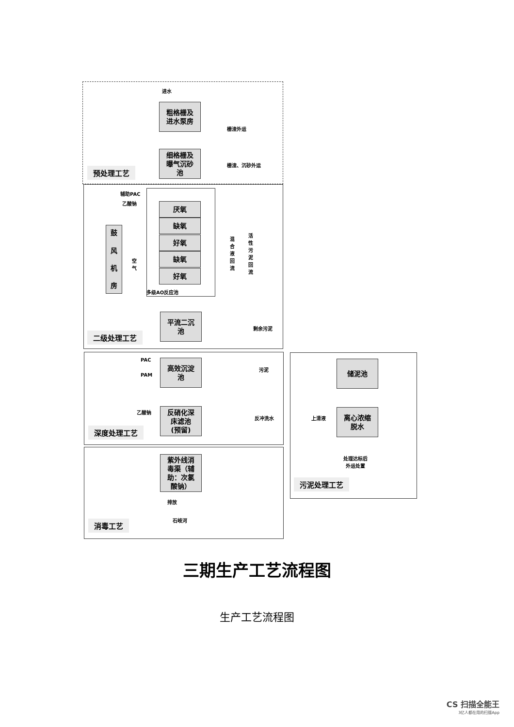进水
粗格栅及
进水泵房
栅渣外运
细格栅及
曝气沉砂
池
栅渣、沉砂外运
预处理工艺
辅助PAC
乙酸钠
鼓
风
机
房
空
气
厌氧
缺氧
好氧
缺氧
好氧
多级AO反应池
混
合
液
回
流
活
性
污
泥
回
流
平流二沉
池
剩余污泥
二级处理工艺
PAC
PAM
高效沉淀
池
污泥
储泥池
乙酸钠
反硝化深
床滤池
(预留)
反冲洗水 上清液
离心浓缩
脱水
深度处理工艺
处理达标后
外运处置
污泥处理工艺
紫外线消
毒渠（辅
助：次氯
酸钠）
排放
石岐河
消毒工艺
三期生产工艺流程图
生产工艺流程图
CS 扫描全能王
3亿人都在用的扫描App